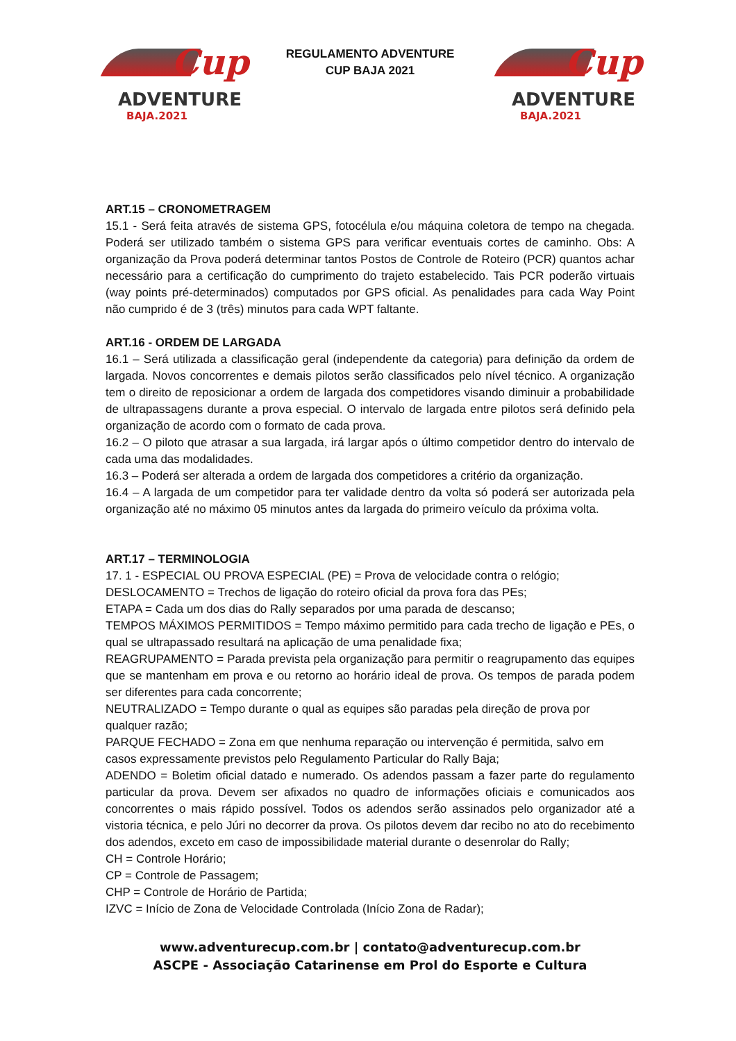Cup
ADVENTURE
BAJA.2021
REGULAMENTO ADVENTURE
CUP BAJA 2021
Cup
ADVENTURE
BAJA.2021
ART.15 – CRONOMETRAGEM
15.1 - Será feita através de sistema GPS, fotocélula e/ou máquina coletora de tempo na chegada. Poderá ser utilizado também o sistema GPS para verificar eventuais cortes de caminho. Obs: A organização da Prova poderá determinar tantos Postos de Controle de Roteiro (PCR) quantos achar necessário para a certificação do cumprimento do trajeto estabelecido. Tais PCR poderão virtuais (way points pré-determinados) computados por GPS oficial. As penalidades para cada Way Point não cumprido é de 3 (três) minutos para cada WPT faltante.
ART.16 - ORDEM DE LARGADA
16.1 – Será utilizada a classificação geral (independente da categoria) para definição da ordem de largada. Novos concorrentes e demais pilotos serão classificados pelo nível técnico. A organização tem o direito de reposicionar a ordem de largada dos competidores visando diminuir a probabilidade de ultrapassagens durante a prova especial. O intervalo de largada entre pilotos será definido pela organização de acordo com o formato de cada prova.
16.2 – O piloto que atrasar a sua largada, irá largar após o último competidor dentro do intervalo de cada uma das modalidades.
16.3 – Poderá ser alterada a ordem de largada dos competidores a critério da organização.
16.4 – A largada de um competidor para ter validade dentro da volta só poderá ser autorizada pela organização até no máximo 05 minutos antes da largada do primeiro veículo da próxima volta.
ART.17 – TERMINOLOGIA
17. 1 - ESPECIAL OU PROVA ESPECIAL (PE) = Prova de velocidade contra o relógio;
DESLOCAMENTO = Trechos de ligação do roteiro oficial da prova fora das PEs;
ETAPA = Cada um dos dias do Rally separados por uma parada de descanso;
TEMPOS MÁXIMOS PERMITIDOS = Tempo máximo permitido para cada trecho de ligação e PEs, o qual se ultrapassado resultará na aplicação de uma penalidade fixa;
REAGRUPAMENTO = Parada prevista pela organização para permitir o reagrupamento das equipes que se mantenham em prova e ou retorno ao horário ideal de prova. Os tempos de parada podem ser diferentes para cada concorrente;
NEUTRALIZADO = Tempo durante o qual as equipes são paradas pela direção de prova por qualquer razão;
PARQUE FECHADO = Zona em que nenhuma reparação ou intervenção é permitida, salvo em casos expressamente previstos pelo Regulamento Particular do Rally Baja;
ADENDO = Boletim oficial datado e numerado. Os adendos passam a fazer parte do regulamento particular da prova. Devem ser afixados no quadro de informações oficiais e comunicados aos concorrentes o mais rápido possível. Todos os adendos serão assinados pelo organizador até a vistoria técnica, e pelo Júri no decorrer da prova. Os pilotos devem dar recibo no ato do recebimento dos adendos, exceto em caso de impossibilidade material durante o desenrolar do Rally;
CH = Controle Horário;
CP = Controle de Passagem;
CHP = Controle de Horário de Partida;
IZVC = Início de Zona de Velocidade Controlada (Início Zona de Radar);
www.adventurecup.com.br | contato@adventurecup.com.br
ASCPE - Associação Catarinense em Prol do Esporte e Cultura